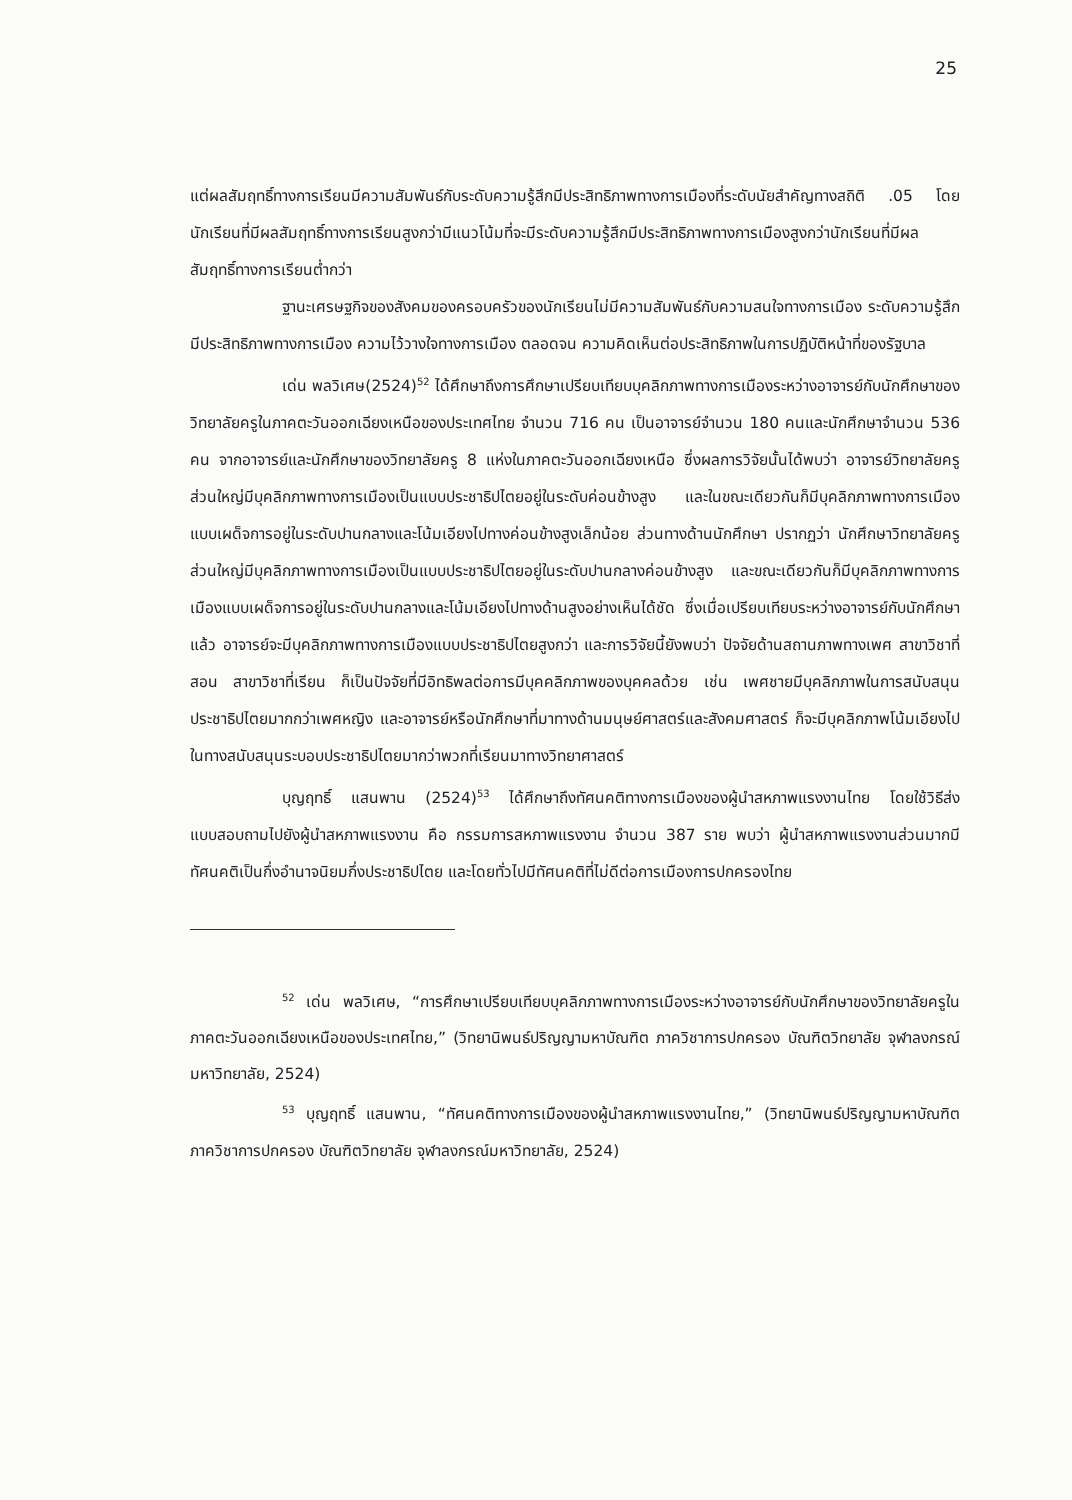25
แต่ผลสัมฤทธิ์ทางการเรียนมีความสัมพันธ์กับระดับความรู้สึกมีประสิทธิภาพทางการเมืองที่ระดับนัยสำคัญทางสถิติ .05 โดย นักเรียนที่มีผลสัมฤทธิ์ทางการเรียนสูงกว่ามีแนวโน้มที่จะมีระดับความรู้สึกมีประสิทธิภาพทางการเมืองสูงกว่านักเรียนที่มีผลสัมฤทธิ์ทางการเรียนต่ำกว่า
ฐานะเศรษฐกิจของสังคมของครอบครัวของนักเรียนไม่มีความสัมพันธ์กับความสนใจทางการเมือง ระดับความรู้สึกมีประสิทธิภาพทางการเมือง ความไว้วางใจทางการเมือง ตลอดจน ความคิดเห็นต่อประสิทธิภาพในการปฏิบัติหน้าที่ของรัฐบาล
เด่น พลวิเศษ(2524)<sup>52</sup> ได้ศึกษาถึงการศึกษาเปรียบเทียบบุคลิกภาพทางการเมืองระหว่างอาจารย์กับนักศึกษาของวิทยาลัยครูในภาคตะวันออกเฉียงเหนือของประเทศไทย จำนวน 716 คน เป็นอาจารย์จำนวน 180 คนและนักศึกษาจำนวน 536 คน จากอาจารย์และนักศึกษาของวิทยาลัยครู 8 แห่งในภาคตะวันออกเฉียงเหนือ ซึ่งผลการวิจัยนั้นได้พบว่า อาจารย์วิทยาลัยครูส่วนใหญ่มีบุคลิกภาพทางการเมืองเป็นแบบประชาธิปไตยอยู่ในระดับค่อนข้างสูง และในขณะเดียวกันก็มีบุคลิกภาพทางการเมืองแบบเผด็จการอยู่ในระดับปานกลางและโน้มเอียงไปทางค่อนข้างสูงเล็กน้อย ส่วนทางด้านนักศึกษา ปรากฏว่า นักศึกษาวิทยาลัยครูส่วนใหญ่มีบุคลิกภาพทางการเมืองเป็นแบบประชาธิปไตยอยู่ในระดับปานกลางค่อนข้างสูง และขณะเดียวกันก็มีบุคลิกภาพทางการเมืองแบบเผด็จการอยู่ในระดับปานกลางและโน้มเอียงไปทางด้านสูงอย่างเห็นได้ชัด ซึ่งเมื่อเปรียบเทียบระหว่างอาจารย์กับนักศึกษาแล้ว อาจารย์จะมีบุคลิกภาพทางการเมืองแบบประชาธิปไตยสูงกว่า และการวิจัยนี้ยังพบว่า ปัจจัยด้านสถานภาพทางเพศ สาขาวิชาที่สอน สาขาวิชาที่เรียน ก็เป็นปัจจัยที่มีอิทธิพลต่อการมีบุคคลิกภาพของบุคคลด้วย เช่น เพศชายมีบุคลิกภาพในการสนับสนุนประชาธิปไตยมากกว่าเพศหญิง และอาจารย์หรือนักศึกษาที่มาทางด้านมนุษย์ศาสตร์และสังคมศาสตร์ ก็จะมีบุคลิกภาพโน้มเอียงไปในทางสนับสนุนระบอบประชาธิปไตยมากว่าพวกที่เรียนมาทางวิทยาศาสตร์
บุญฤทธิ์ แสนพาน (2524)<sup>53</sup> ได้ศึกษาถึงทัศนคติทางการเมืองของผู้นำสหภาพแรงงานไทย โดยใช้วิธีส่งแบบสอบถามไปยังผู้นำสหภาพแรงงาน คือ กรรมการสหภาพแรงงาน จำนวน 387 ราย พบว่า ผู้นำสหภาพแรงงานส่วนมากมีทัศนคติเป็นกึ่งอำนาจนิยมกึ่งประชาธิปไตย และโดยทั่วไปมีทัศนคติที่ไม่ดีต่อการเมืองการปกครองไทย
<sup>52</sup> เด่น พลวิเศษ, “การศึกษาเปรียบเทียบบุคลิกภาพทางการเมืองระหว่างอาจารย์กับนักศึกษาของวิทยาลัยครูในภาคตะวันออกเฉียงเหนือของประเทศไทย,” (วิทยานิพนธ์ปริญญามหาบัณฑิต ภาควิชาการปกครอง บัณฑิตวิทยาลัย จุฬาลงกรณ์มหาวิทยาลัย, 2524)
<sup>53</sup> บุญฤทธิ์ แสนพาน, “ทัศนคติทางการเมืองของผู้นำสหภาพแรงงานไทย,” (วิทยานิพนธ์ปริญญามหาบัณฑิต ภาควิชาการปกครอง บัณฑิตวิทยาลัย จุฬาลงกรณ์มหาวิทยาลัย, 2524)